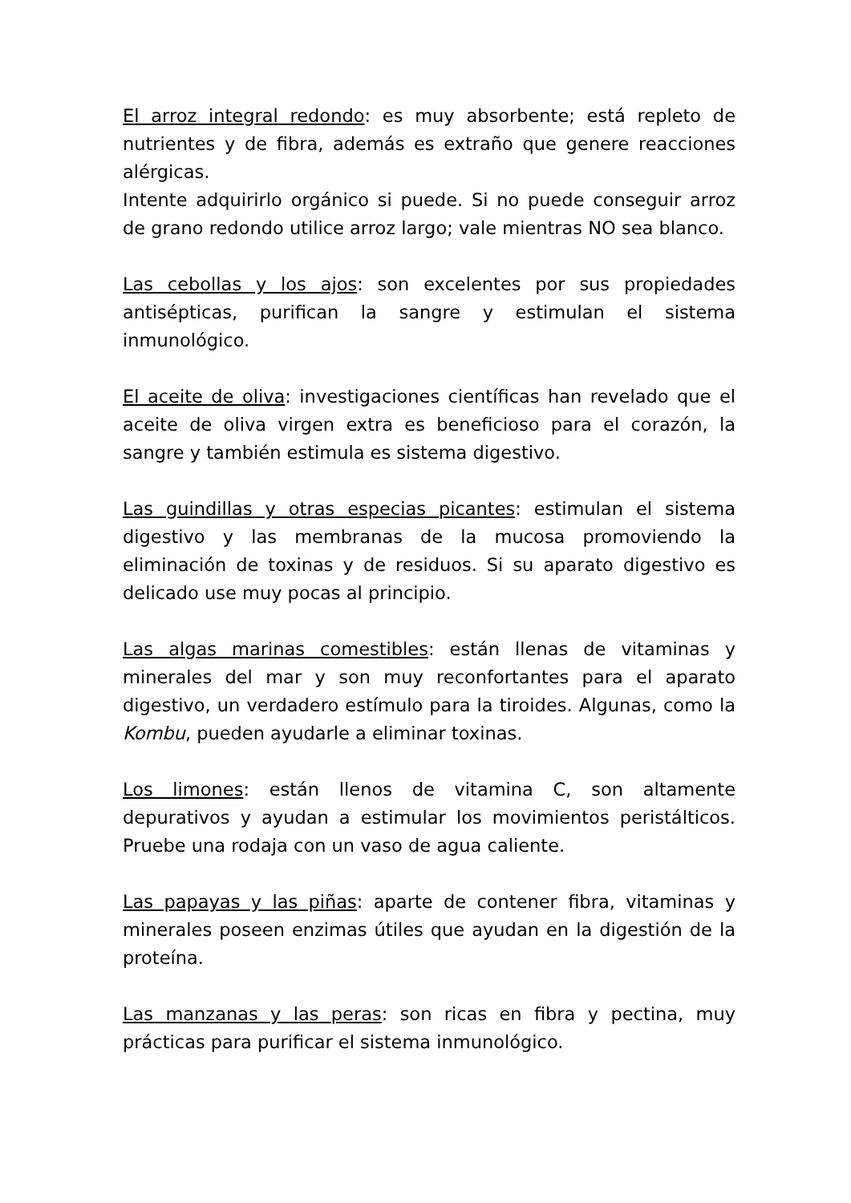El arroz integral redondo: es muy absorbente; está repleto de nutrientes y de fibra, además es extraño que genere reacciones alérgicas.
Intente adquirirlo orgánico si puede. Si no puede conseguir arroz de grano redondo utilice arroz largo; vale mientras NO sea blanco.
Las cebollas y los ajos: son excelentes por sus propiedades antisépticas, purifican la sangre y estimulan el sistema inmunológico.
El aceite de oliva: investigaciones científicas han revelado que el aceite de oliva virgen extra es beneficioso para el corazón, la sangre y también estimula es sistema digestivo.
Las guindillas y otras especias picantes: estimulan el sistema digestivo y las membranas de la mucosa promoviendo la eliminación de toxinas y de residuos. Si su aparato digestivo es delicado use muy pocas al principio.
Las algas marinas comestibles: están llenas de vitaminas y minerales del mar y son muy reconfortantes para el aparato digestivo, un verdadero estímulo para la tiroides. Algunas, como la Kombu, pueden ayudarle a eliminar toxinas.
Los limones: están llenos de vitamina C, son altamente depurativos y ayudan a estimular los movimientos peristálticos. Pruebe una rodaja con un vaso de agua caliente.
Las papayas y las piñas: aparte de contener fibra, vitaminas y minerales poseen enzimas útiles que ayudan en la digestión de la proteína.
Las manzanas y las peras: son ricas en fibra y pectina, muy prácticas para purificar el sistema inmunológico.